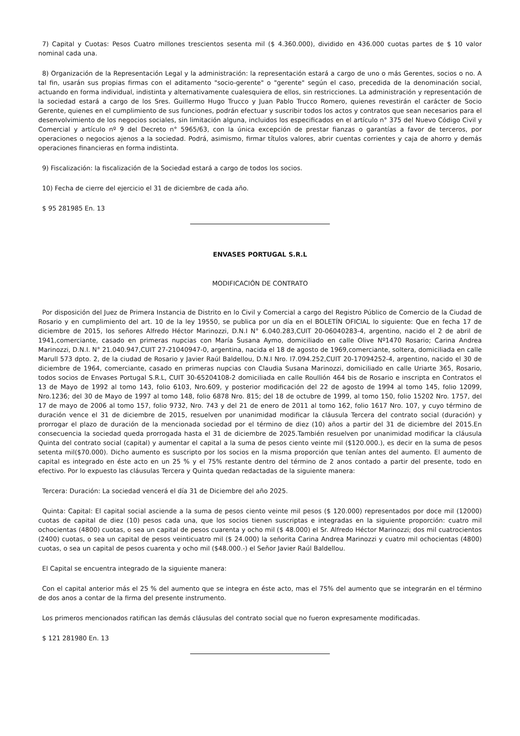7) Capital y Cuotas: Pesos Cuatro millones trescientos sesenta mil ($ 4.360.000), dividido en 436.000 cuotas partes de $ 10 valor nominal cada una.
8) Organización de la Representación Legal y la administración: la representación estará a cargo de uno o más Gerentes, socios o no. A tal fin, usarán sus propias firmas con el aditamento "socio-gerente" o "gerente" según el caso, precedida de la denominación social, actuando en forma individual, indistinta y alternativamente cualesquiera de ellos, sin restricciones. La administración y representación de la sociedad estará a cargo de los Sres. Guillermo Hugo Trucco y Juan Pablo Trucco Romero, quienes revestirán el carácter de Socio Gerente, quienes en el cumplimiento de sus funciones, podrán efectuar y suscribir todos los actos y contratos que sean necesarios para el desenvolvimiento de los negocios sociales, sin limitación alguna, incluidos los especificados en el artículo n° 375 del Nuevo Código Civil y Comercial y artículo nº 9 del Decreto n° 5965/63, con la única excepción de prestar fianzas o garantías a favor de terceros, por operaciones o negocios ajenos a la sociedad. Podrá, asimismo, firmar títulos valores, abrir cuentas corrientes y caja de ahorro y demás operaciones financieras en forma indistinta.
9) Fiscalización: la fiscalización de la Sociedad estará a cargo de todos los socios.
10) Fecha de cierre del ejercicio el 31 de diciembre de cada año.
$ 95 281985 En. 13
ENVASES PORTUGAL S.R.L
MODIFICACIÓN DE CONTRATO
Por disposición del Juez de Primera Instancia de Distrito en lo Civil y Comercial a cargo del Registro Público de Comercio de la Ciudad de Rosario y en cumplimiento del art. 10 de la ley 19550, se publica por un día en el BOLETÍN OFICIAL lo siguiente: Que en fecha 17 de diciembre de 2015, los señores Alfredo Héctor Marinozzi, D.N.I N° 6.040.283,CUIT 20-06040283-4, argentino, nacido el 2 de abril de 1941,comerciante, casado en primeras nupcias con María Susana Aymo, domiciliado en calle Olive Nº1470 Rosario; Carina Andrea Marinozzi, D.N.I. N° 21.040.947,CUIT 27-21040947-0, argentina, nacida el 18 de agosto de 1969,comerciante, soltera, domiciliada en calle Marull 573 dpto. 2, de la ciudad de Rosario y Javier Raúl Baldellou, D.N.I Nro. l7.094.252,CUIT 20-17094252-4, argentino, nacido el 30 de diciembre de 1964, comerciante, casado en primeras nupcias con Claudia Susana Marinozzi, domiciliado en calle Uriarte 365, Rosario, todos socios de Envases Portugal S.R.L, CUIT 30-65204108-2 domiciliada en calle Roullión 464 bis de Rosario e inscripta en Contratos el 13 de Mayo de 1992 al tomo 143, folio 6103, Nro.609, y posterior modificación del 22 de agosto de 1994 al tomo 145, folio 12099, Nro.1236; del 30 de Mayo de 1997 al tomo 148, folio 6878 Nro. 815; del 18 de octubre de 1999, al tomo 150, folio 15202 Nro. 1757, del 17 de mayo de 2006 al tomo 157, folio 9732, Nro. 743 y del 21 de enero de 2011 al tomo 162, folio 1617 Nro. 107, y cuyo término de duración vence el 31 de diciembre de 2015, resuelven por unanimidad modificar la cláusula Tercera del contrato social (duración) y prorrogar el plazo de duración de la mencionada sociedad por el término de diez (10) años a partir del 31 de diciembre del 2015.En consecuencia la sociedad queda prorrogada hasta el 31 de diciembre de 2025.También resuelven por unanimidad modificar la cláusula Quinta del contrato social (capital) y aumentar el capital a la suma de pesos ciento veinte mil ($120.000.), es decir en la suma de pesos setenta mil($70.000). Dicho aumento es suscripto por los socios en la misma proporción que tenían antes del aumento. El aumento de capital es integrado en éste acto en un 25 % y el 75% restante dentro del término de 2 anos contado a partir del presente, todo en efectivo. Por lo expuesto las cláusulas Tercera y Quinta quedan redactadas de la siguiente manera:
Tercera: Duración: La sociedad vencerá el día 31 de Diciembre del año 2025.
Quinta: Capital: El capital social asciende a la suma de pesos ciento veinte mil pesos ($ 120.000) representados por doce mil (12000) cuotas de capital de diez (10) pesos cada una, que los socios tienen suscriptas e integradas en la siguiente proporción: cuatro mil ochocientas (4800) cuotas, o sea un capital de pesos cuarenta y ocho mil ($ 48.000) el Sr. Alfredo Héctor Marinozzi; dos mil cuatrocientos (2400) cuotas, o sea un capital de pesos veinticuatro mil ($ 24.000) la señorita Carina Andrea Marinozzi y cuatro mil ochocientas (4800) cuotas, o sea un capital de pesos cuarenta y ocho mil ($48.000.-) el Señor Javier Raúl Baldellou.
El Capital se encuentra integrado de la siguiente manera:
Con el capital anterior más el 25 % del aumento que se integra en éste acto, mas el 75% del aumento que se integrarán en el término de dos anos a contar de la firma del presente instrumento.
Los primeros mencionados ratifican las demás cláusulas del contrato social que no fueron expresamente modificadas.
$ 121 281980 En. 13